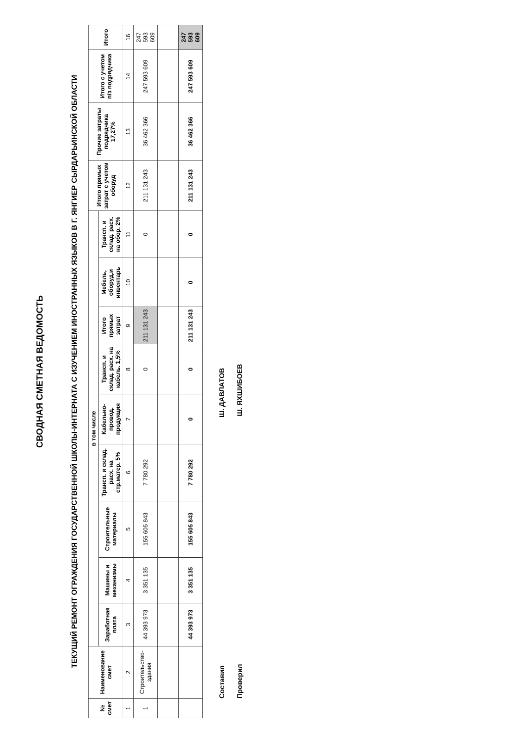СВОДНАЯ СМЕТНАЯ ВЕДОМОСТЬ
ТЕКУЩИЙ РЕМОНТ ОГРАЖДЕНИЯ ГОСУДАРСТВЕННОЙ ШКОЛЫ-ИНТЕРНАТА С ИЗУЧЕНИЕМ ИНОСТРАННЫХ ЯЗЫКОВ В Г. ЯНГИЕР СЫРДАРЬИНСКОЙ ОБЛАСТИ
| № смет | Наименование смет | в том числе | | | | | | | | | Итого прямых затрат с учетом оборуд | Прочие затраты подрядчика 17,27% | Итого с учетом п/з подрядчика | Итого |
| --- | --- | --- | --- | --- | --- | --- | --- | --- | --- | --- | --- | --- | --- | --- |
| | | Заработная плата | Машины и механизмы | Строительные материалы | Трансп. и склад. расх. на стр.матер. 5% | Кабельно-провод. продукция | Трансп. и склад. расх. на кабель. 1,5% | Итого прямых затрат | Мебель, оборуд.и инвентарь | Трансп. и склад. расх. на обор. 2% | | | | |
| 1 | 2 | 3 | 4 | 5 | 6 | 7 | 8 | 9 | 10 | 11 | 12 | 13 | 14 | 16 |
| 1 | Строительство- здания | 44 393 973 | 3 351 135 | 155 605 843 | 7 780 292 | | 0 | 211 131 243 | | 0 | 211 131 243 | 36 462 366 | 247 593 609 | 247 593 609 |
| | | 44 393 973 | 3 351 135 | 155 605 843 | 7 780 292 | 0 | 0 | 211 131 243 | 0 | 0 | 211 131 243 | 36 462 366 | 247 593 609 | 247 593 609 |
Составил Ш. ДАВЛАТОВ
Проверил Ш. ЯХШИБОЕВ